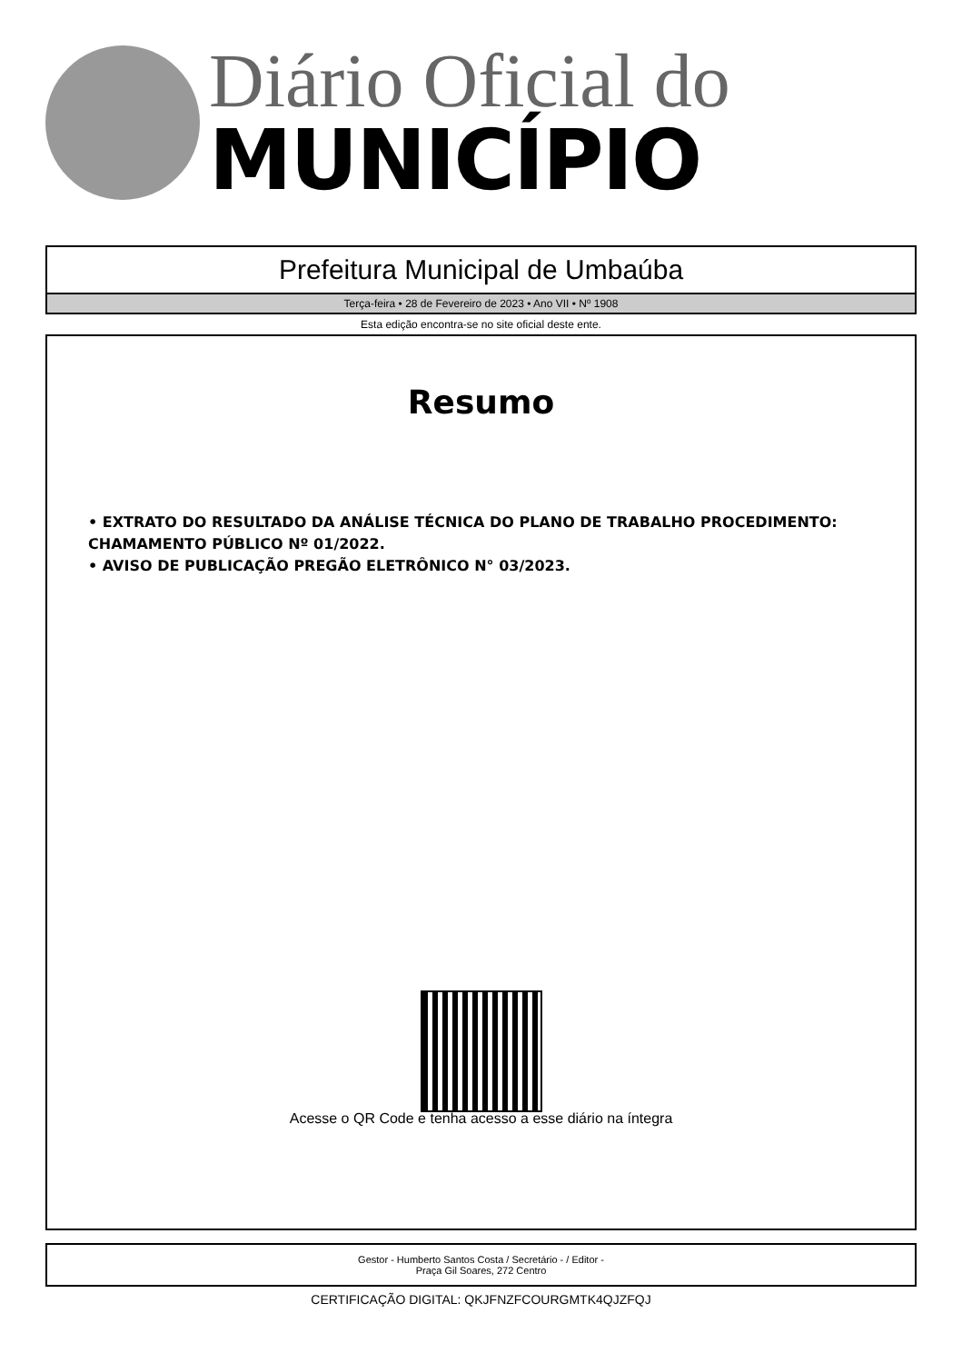Diário Oficial do
MUNICÍPIO
Prefeitura Municipal de Umbaúba
Terça-feira • 28 de Fevereiro de 2023 • Ano VII • Nº 1908
Esta edição encontra-se no site oficial deste ente.
Resumo
• EXTRATO DO RESULTADO DA ANÁLISE TÉCNICA DO PLANO DE TRABALHO PROCEDIMENTO: CHAMAMENTO PÚBLICO Nº 01/2022.
• AVISO DE PUBLICAÇÃO PREGÃO ELETRÔNICO N° 03/2023.
Acesse o QR Code e tenha acesso a esse diário na íntegra
Gestor - Humberto Santos Costa / Secretário - / Editor -
Praça Gil Soares, 272 Centro
CERTIFICAÇÃO DIGITAL: QKJFNZFCOURGMTK4QJZFQJ